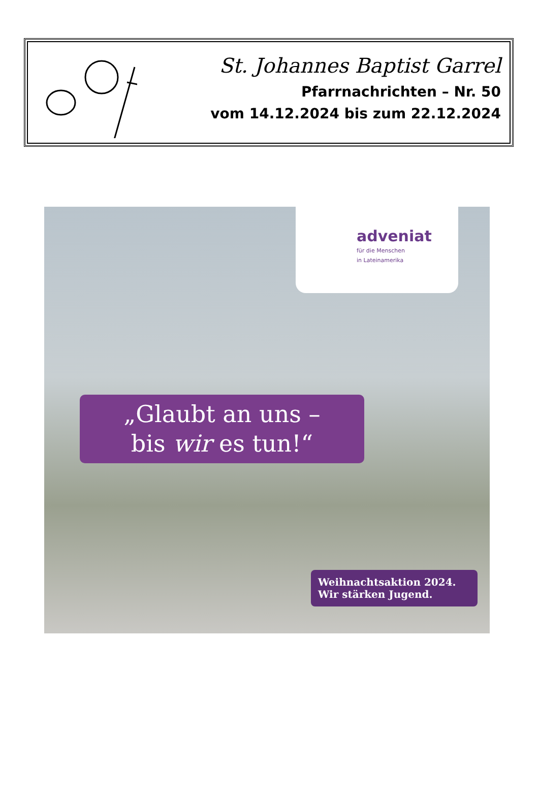St. Johannes Baptist Garrel
Pfarrnachrichten – Nr. 50
vom 14.12.2024 bis zum 22.12.2024
adveniat
für die Menschen
in Lateinamerika
„Glaubt an uns –
bis wir es tun!“
Weihnachtsaktion 2024.
Wir stärken Jugend.